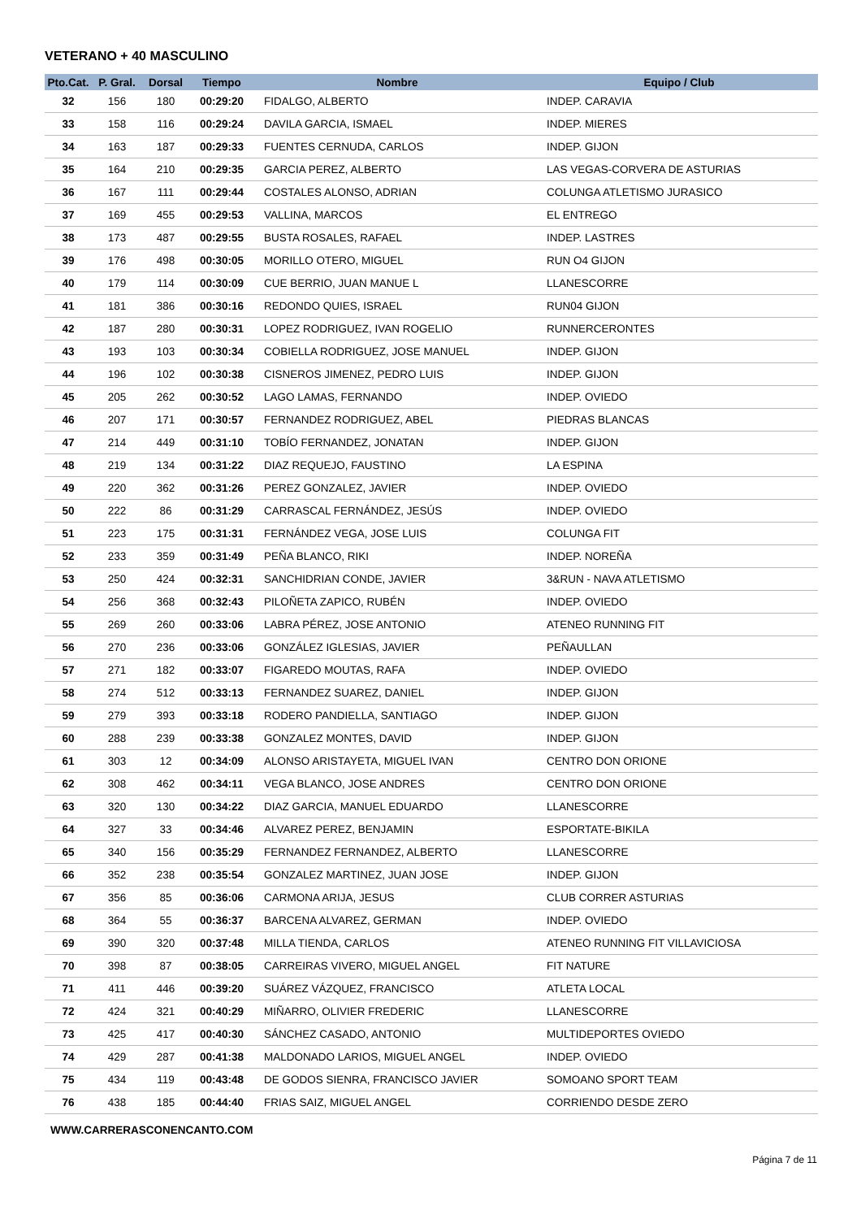VETERANO + 40 MASCULINO
| Pto.Cat. | P. Gral. | Dorsal | Tiempo | Nombre | Equipo / Club |
| --- | --- | --- | --- | --- | --- |
| 32 | 156 | 180 | 00:29:20 | FIDALGO, ALBERTO | INDEP. CARAVIA |
| 33 | 158 | 116 | 00:29:24 | DAVILA GARCIA, ISMAEL | INDEP. MIERES |
| 34 | 163 | 187 | 00:29:33 | FUENTES CERNUDA, CARLOS | INDEP. GIJON |
| 35 | 164 | 210 | 00:29:35 | GARCIA PEREZ, ALBERTO | LAS VEGAS-CORVERA DE ASTURIAS |
| 36 | 167 | 111 | 00:29:44 | COSTALES ALONSO, ADRIAN | COLUNGA ATLETISMO JURASICO |
| 37 | 169 | 455 | 00:29:53 | VALLINA, MARCOS | EL ENTREGO |
| 38 | 173 | 487 | 00:29:55 | BUSTA ROSALES, RAFAEL | INDEP. LASTRES |
| 39 | 176 | 498 | 00:30:05 | MORILLO OTERO, MIGUEL | RUN O4 GIJON |
| 40 | 179 | 114 | 00:30:09 | CUE BERRIO, JUAN MANUE L | LLANESCORRE |
| 41 | 181 | 386 | 00:30:16 | REDONDO QUIES, ISRAEL | RUN04 GIJON |
| 42 | 187 | 280 | 00:30:31 | LOPEZ RODRIGUEZ, IVAN ROGELIO | RUNNERCERONTES |
| 43 | 193 | 103 | 00:30:34 | COBIELLA RODRIGUEZ, JOSE MANUEL | INDEP. GIJON |
| 44 | 196 | 102 | 00:30:38 | CISNEROS JIMENEZ, PEDRO LUIS | INDEP. GIJON |
| 45 | 205 | 262 | 00:30:52 | LAGO LAMAS, FERNANDO | INDEP. OVIEDO |
| 46 | 207 | 171 | 00:30:57 | FERNANDEZ RODRIGUEZ, ABEL | PIEDRAS BLANCAS |
| 47 | 214 | 449 | 00:31:10 | TOBÍO FERNANDEZ, JONATAN | INDEP. GIJON |
| 48 | 219 | 134 | 00:31:22 | DIAZ REQUEJO, FAUSTINO | LA ESPINA |
| 49 | 220 | 362 | 00:31:26 | PEREZ GONZALEZ, JAVIER | INDEP. OVIEDO |
| 50 | 222 | 86 | 00:31:29 | CARRASCAL FERNÁNDEZ, JESÚS | INDEP. OVIEDO |
| 51 | 223 | 175 | 00:31:31 | FERNÁNDEZ VEGA, JOSE LUIS | COLUNGA FIT |
| 52 | 233 | 359 | 00:31:49 | PEÑA BLANCO, RIKI | INDEP. NOREÑA |
| 53 | 250 | 424 | 00:32:31 | SANCHIDRIAN CONDE, JAVIER | 3&RUN - NAVA ATLETISMO |
| 54 | 256 | 368 | 00:32:43 | PILOÑETA ZAPICO, RUBÉN | INDEP. OVIEDO |
| 55 | 269 | 260 | 00:33:06 | LABRA PÉREZ, JOSE ANTONIO | ATENEO RUNNING FIT |
| 56 | 270 | 236 | 00:33:06 | GONZÁLEZ IGLESIAS, JAVIER | PEÑAULLAN |
| 57 | 271 | 182 | 00:33:07 | FIGAREDO MOUTAS, RAFA | INDEP. OVIEDO |
| 58 | 274 | 512 | 00:33:13 | FERNANDEZ SUAREZ, DANIEL | INDEP. GIJON |
| 59 | 279 | 393 | 00:33:18 | RODERO PANDIELLA, SANTIAGO | INDEP. GIJON |
| 60 | 288 | 239 | 00:33:38 | GONZALEZ MONTES, DAVID | INDEP. GIJON |
| 61 | 303 | 12 | 00:34:09 | ALONSO ARISTAYETA, MIGUEL IVAN | CENTRO DON ORIONE |
| 62 | 308 | 462 | 00:34:11 | VEGA BLANCO, JOSE ANDRES | CENTRO DON ORIONE |
| 63 | 320 | 130 | 00:34:22 | DIAZ GARCIA, MANUEL EDUARDO | LLANESCORRE |
| 64 | 327 | 33 | 00:34:46 | ALVAREZ PEREZ, BENJAMIN | ESPORTATE-BIKILA |
| 65 | 340 | 156 | 00:35:29 | FERNANDEZ FERNANDEZ, ALBERTO | LLANESCORRE |
| 66 | 352 | 238 | 00:35:54 | GONZALEZ MARTINEZ, JUAN JOSE | INDEP. GIJON |
| 67 | 356 | 85 | 00:36:06 | CARMONA ARIJA, JESUS | CLUB CORRER ASTURIAS |
| 68 | 364 | 55 | 00:36:37 | BARCENA ALVAREZ, GERMAN | INDEP. OVIEDO |
| 69 | 390 | 320 | 00:37:48 | MILLA TIENDA, CARLOS | ATENEO RUNNING FIT VILLAVICIOSA |
| 70 | 398 | 87 | 00:38:05 | CARREIRAS VIVERO, MIGUEL ANGEL | FIT NATURE |
| 71 | 411 | 446 | 00:39:20 | SUÁREZ VÁZQUEZ, FRANCISCO | ATLETA LOCAL |
| 72 | 424 | 321 | 00:40:29 | MIÑARRO, OLIVIER FREDERIC | LLANESCORRE |
| 73 | 425 | 417 | 00:40:30 | SÁNCHEZ CASADO, ANTONIO | MULTIDEPORTES OVIEDO |
| 74 | 429 | 287 | 00:41:38 | MALDONADO LARIOS, MIGUEL ANGEL | INDEP. OVIEDO |
| 75 | 434 | 119 | 00:43:48 | DE GODOS SIENRA, FRANCISCO JAVIER | SOMOANO SPORT TEAM |
| 76 | 438 | 185 | 00:44:40 | FRIAS SAIZ, MIGUEL ANGEL | CORRIENDO DESDE ZERO |
WWW.CARRERASCONENCANTO.COM
Página 7 de 11